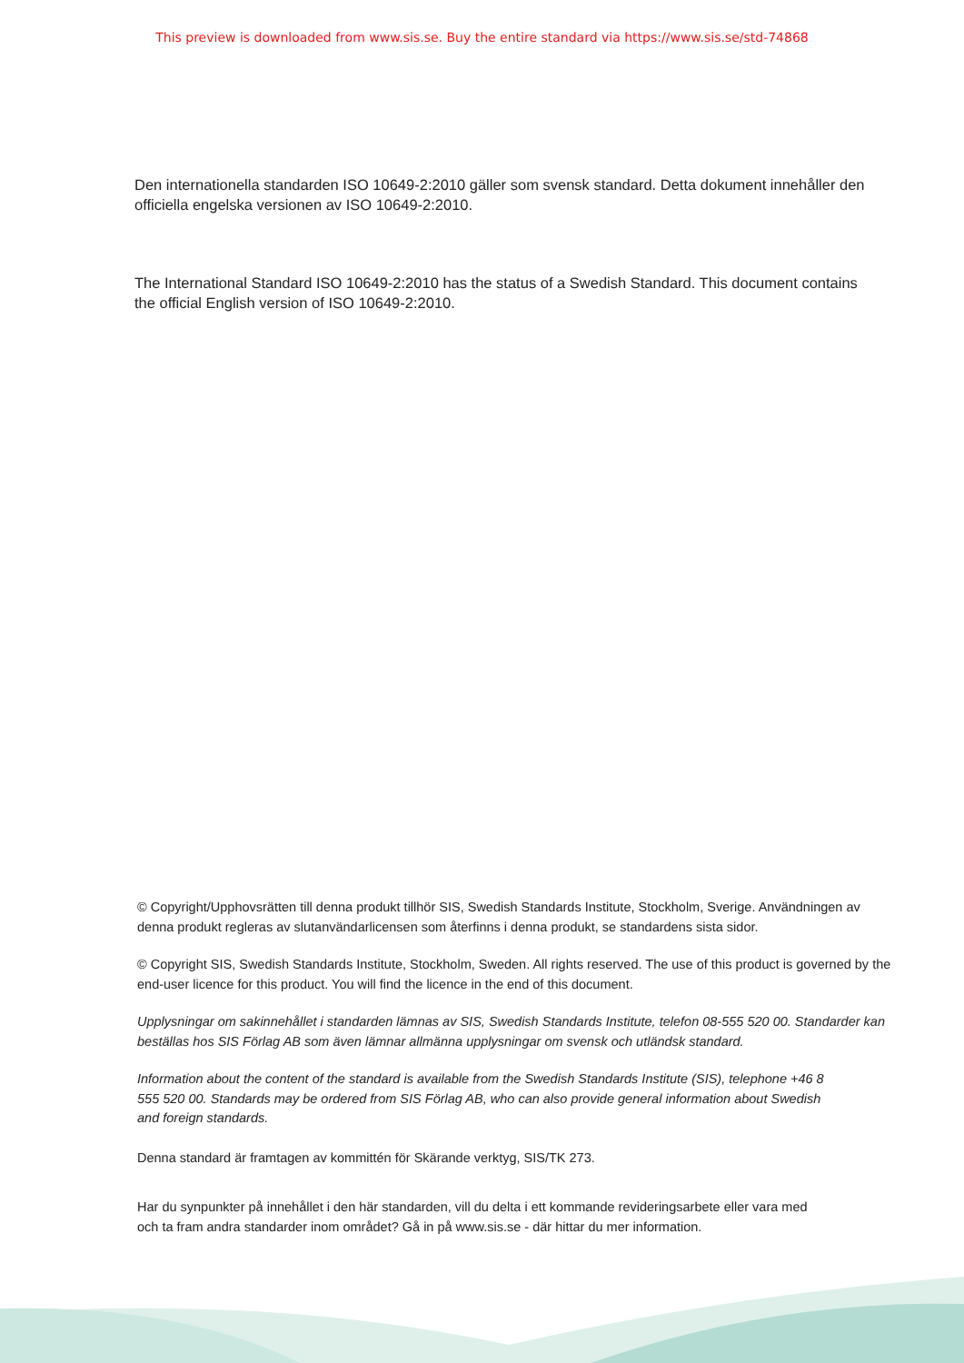This preview is downloaded from www.sis.se. Buy the entire standard via https://www.sis.se/std-74868
Den internationella standarden ISO 10649-2:2010 gäller som svensk standard. Detta dokument innehåller den officiella engelska versionen av ISO 10649-2:2010.
The International Standard ISO 10649-2:2010 has the status of a Swedish Standard. This document contains the official English version of ISO 10649-2:2010.
© Copyright/Upphovsrätten till denna produkt tillhör SIS, Swedish Standards Institute, Stockholm, Sverige. Användningen av denna produkt regleras av slutanvändarlicensen som återfinns i denna produkt, se standardens sista sidor.
© Copyright SIS, Swedish Standards Institute, Stockholm, Sweden. All rights reserved. The use of this product is governed by the end-user licence for this product. You will find the licence in the end of this document.
Upplysningar om sakinnehållet i standarden lämnas av SIS, Swedish Standards Institute, telefon 08-555 520 00. Standarder kan beställas hos SIS Förlag AB som även lämnar allmänna upplysningar om svensk och utländsk standard.
Information about the content of the standard is available from the Swedish Standards Institute (SIS), telephone +46 8 555 520 00. Standards may be ordered from SIS Förlag AB, who can also provide general information about Swedish and foreign standards.
Denna standard är framtagen av kommittén för Skärande verktyg, SIS/TK 273.
Har du synpunkter på innehållet i den här standarden, vill du delta i ett kommande revideringsarbete eller vara med och ta fram andra standarder inom området? Gå in på www.sis.se - där hittar du mer information.